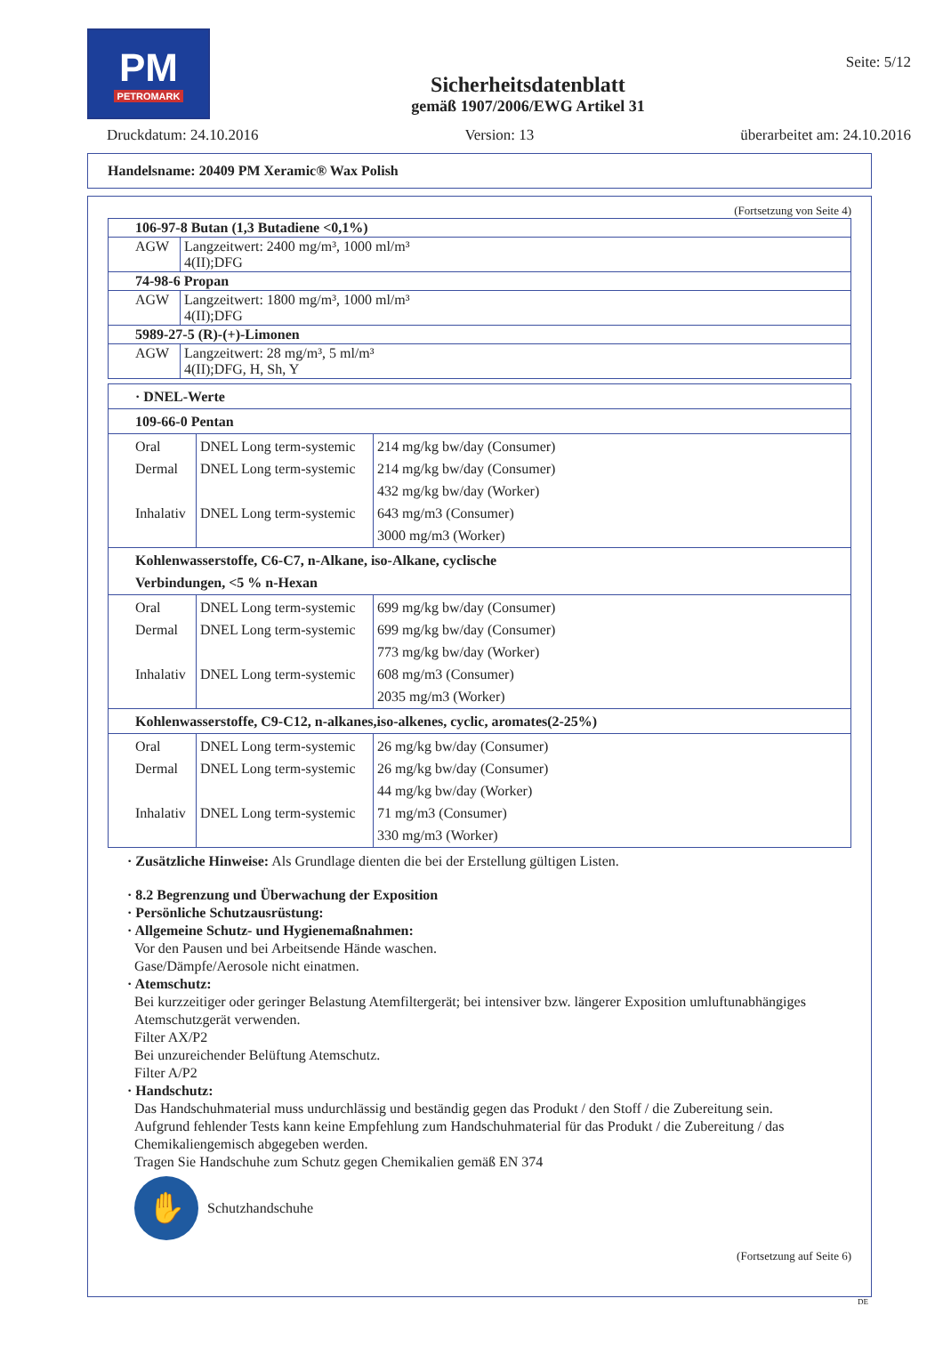PM
PETROMARK
Sicherheitsdatenblatt
gemäß 1907/2006/EWG Artikel 31
Seite: 5/12
Druckdatum: 24.10.2016 Version: 13 überarbeitet am: 24.10.2016
Handelsname: 20409 PM Xeramic® Wax Polish
(Fortsetzung von Seite 4)
| 106-97-8 Butan (1,3 Butadiene <0,1%) | |
| AGW | Langzeitwert: 2400 mg/m³, 1000 ml/m³ 4(II);DFG |
| 74-98-6 Propan | |
| AGW | Langzeitwert: 1800 mg/m³, 1000 ml/m³ 4(II);DFG |
| 5989-27-5 (R)-(+)-Limonen | |
| AGW | Langzeitwert: 28 mg/m³, 5 ml/m³ 4(II);DFG, H, Sh, Y |
| · DNEL-Werte | | |
| 109-66-0 Pentan | | |
| Oral Dermal Inhalativ | DNEL Long term-systemic DNEL Long term-systemic DNEL Long term-systemic | 214 mg/kg bw/day (Consumer) 214 mg/kg bw/day (Consumer) 432 mg/kg bw/day (Worker) 643 mg/m3 (Consumer) 3000 mg/m3 (Worker) |
| Kohlenwasserstoffe, C6-C7, n-Alkane, iso-Alkane, cyclische Verbindungen, <5 % n-Hexan | | |
| Oral Dermal Inhalativ | DNEL Long term-systemic DNEL Long term-systemic DNEL Long term-systemic | 699 mg/kg bw/day (Consumer) 699 mg/kg bw/day (Consumer) 773 mg/kg bw/day (Worker) 608 mg/m3 (Consumer) 2035 mg/m3 (Worker) |
| Kohlenwasserstoffe, C9-C12, n-alkanes,iso-alkenes, cyclic, aromates(2-25%) | | |
| Oral Dermal Inhalativ | DNEL Long term-systemic DNEL Long term-systemic DNEL Long term-systemic | 26 mg/kg bw/day (Consumer) 26 mg/kg bw/day (Consumer) 44 mg/kg bw/day (Worker) 71 mg/m3 (Consumer) 330 mg/m3 (Worker) |
· Zusätzliche Hinweise: Als Grundlage dienten die bei der Erstellung gültigen Listen.
· 8.2 Begrenzung und Überwachung der Exposition
· Persönliche Schutzausrüstung:
· Allgemeine Schutz- und Hygienemaßnahmen:
Vor den Pausen und bei Arbeitsende Hände waschen.
Gase/Dämpfe/Aerosole nicht einatmen.
· Atemschutz:
Bei kurzzeitiger oder geringer Belastung Atemfiltergerät; bei intensiver bzw. längerer Exposition umluftunabhängiges Atemschutzgerät verwenden.
Filter AX/P2
Bei unzureichender Belüftung Atemschutz.
Filter A/P2
· Handschutz:
Das Handschuhmaterial muss undurchlässig und beständig gegen das Produkt / den Stoff / die Zubereitung sein.
Aufgrund fehlender Tests kann keine Empfehlung zum Handschuhmaterial für das Produkt / die Zubereitung / das Chemikaliengemisch abgegeben werden.
Tragen Sie Handschuhe zum Schutz gegen Chemikalien gemäß EN 374
✋
Schutzhandschuhe
(Fortsetzung auf Seite 6)
DE